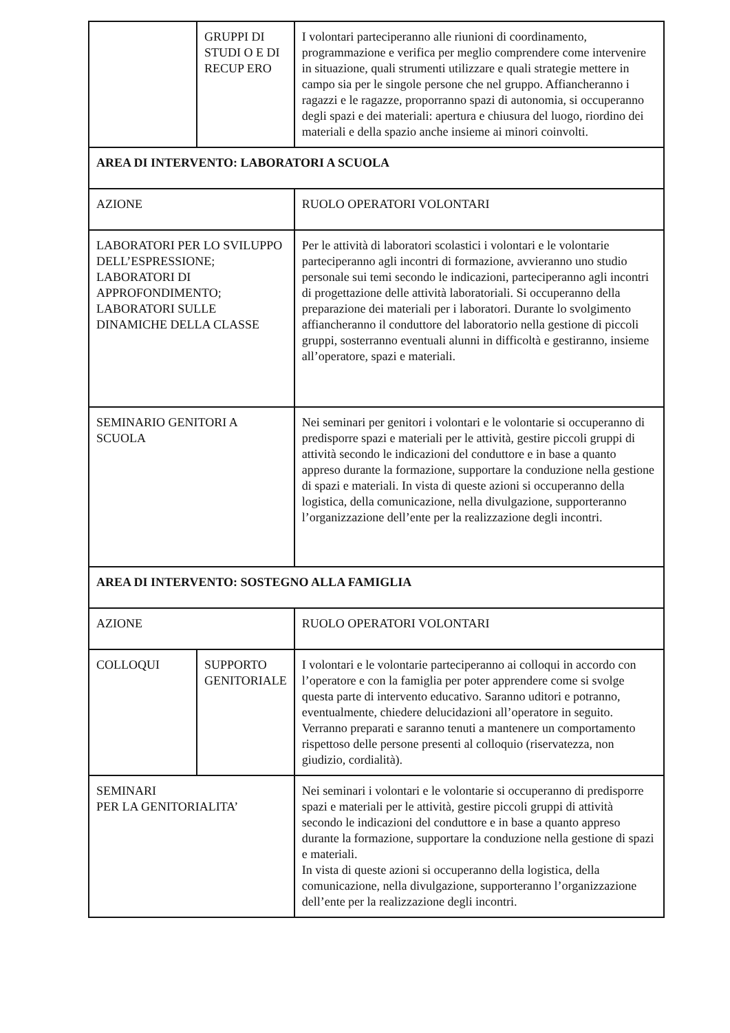| | GRUPPI DI STUDI O E DI RECUP ERO | I volontari parteciperanno alle riunioni di coordinamento, programmazione e verifica per meglio comprendere come intervenire in situazione, quali strumenti utilizzare e quali strategie mettere in campo sia per le singole persone che nel gruppo. Affiancheranno i ragazzi e le ragazze, proporranno spazi di autonomia, si occuperanno degli spazi e dei materiali: apertura e chiusura del luogo, riordino dei materiali e della spazio anche insieme ai minori coinvolti. |
| AREA DI INTERVENTO: LABORATORI A SCUOLA | | |
| AZIONE | | RUOLO OPERATORI VOLONTARI |
| LABORATORI PER LO SVILUPPO DELL’ESPRESSIONE; LABORATORI DI APPROFONDIMENTO; LABORATORI SULLE DINAMICHE DELLA CLASSE | | Per le attività di laboratori scolastici i volontari e le volontarie parteciperanno agli incontri di formazione, avvieranno uno studio personale sui temi secondo le indicazioni, parteciperanno agli incontri di progettazione delle attività laboratoriali. Si occuperanno della preparazione dei materiali per i laboratori. Durante lo svolgimento affiancheranno il conduttore del laboratorio nella gestione di piccoli gruppi, sosterranno eventuali alunni in difficoltà e gestiranno, insieme all’operatore, spazi e materiali. |
| SEMINARIO GENITORI A SCUOLA | | Nei seminari per genitori i volontari e le volontarie si occuperanno di predisporre spazi e materiali per le attività, gestire piccoli gruppi di attività secondo le indicazioni del conduttore e in base a quanto appreso durante la formazione, supportare la conduzione nella gestione di spazi e materiali. In vista di queste azioni si occuperanno della logistica, della comunicazione, nella divulgazione, supporteranno l’organizzazione dell’ente per la realizzazione degli incontri. |
| AREA DI INTERVENTO: SOSTEGNO ALLA FAMIGLIA | | |
| AZIONE | | RUOLO OPERATORI VOLONTARI |
| COLLOQUI | SUPPORTO GENITORIALE | I volontari e le volontarie parteciperanno ai colloqui in accordo con l’operatore e con la famiglia per poter apprendere come si svolge questa parte di intervento educativo. Saranno uditori e potranno, eventualmente, chiedere delucidazioni all’operatore in seguito. Verranno preparati e saranno tenuti a mantenere un comportamento rispettoso delle persone presenti al colloquio (riservatezza, non giudizio, cordialità). |
| SEMINARI PER LA GENITORIALITA’ | | Nei seminari i volontari e le volontarie si occuperanno di predisporre spazi e materiali per le attività, gestire piccoli gruppi di attività secondo le indicazioni del conduttore e in base a quanto appreso durante la formazione, supportare la conduzione nella gestione di spazi e materiali. In vista di queste azioni si occuperanno della logistica, della comunicazione, nella divulgazione, supporteranno l’organizzazione dell’ente per la realizzazione degli incontri. |